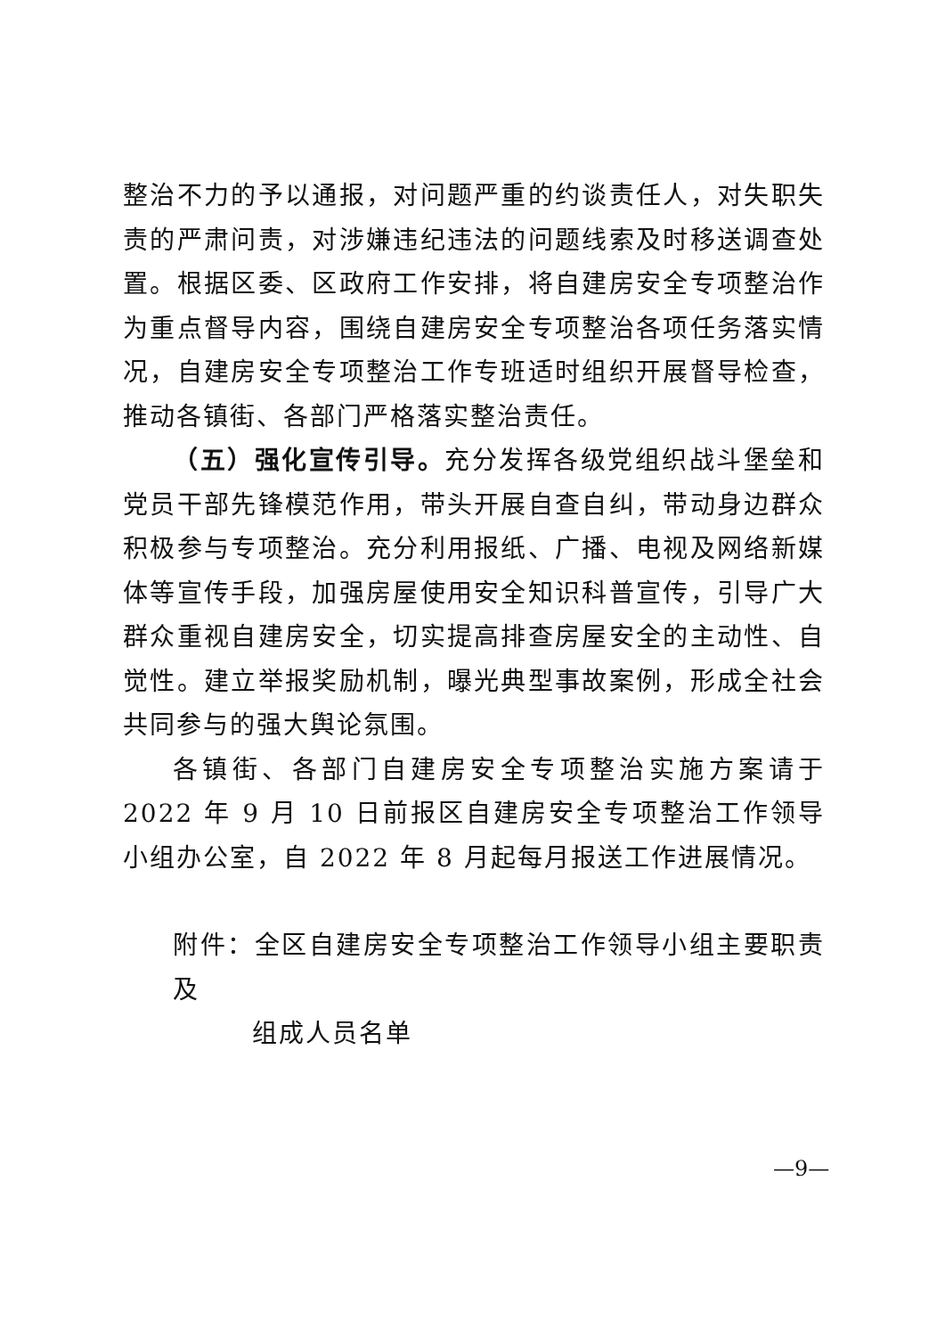整治不力的予以通报，对问题严重的约谈责任人，对失职失责的严肃问责，对涉嫌违纪违法的问题线索及时移送调查处置。根据区委、区政府工作安排，将自建房安全专项整治作为重点督导内容，围绕自建房安全专项整治各项任务落实情况，自建房安全专项整治工作专班适时组织开展督导检查，推动各镇街、各部门严格落实整治责任。
（五）强化宣传引导。充分发挥各级党组织战斗堡垒和党员干部先锋模范作用，带头开展自查自纠，带动身边群众积极参与专项整治。充分利用报纸、广播、电视及网络新媒体等宣传手段，加强房屋使用安全知识科普宣传，引导广大群众重视自建房安全，切实提高排查房屋安全的主动性、自觉性。建立举报奖励机制，曝光典型事故案例，形成全社会共同参与的强大舆论氛围。
各镇街、各部门自建房安全专项整治实施方案请于 2022 年 9 月 10 日前报区自建房安全专项整治工作领导小组办公室，自 2022 年 8 月起每月报送工作进展情况。
附件：全区自建房安全专项整治工作领导小组主要职责及
组成人员名单
—9—